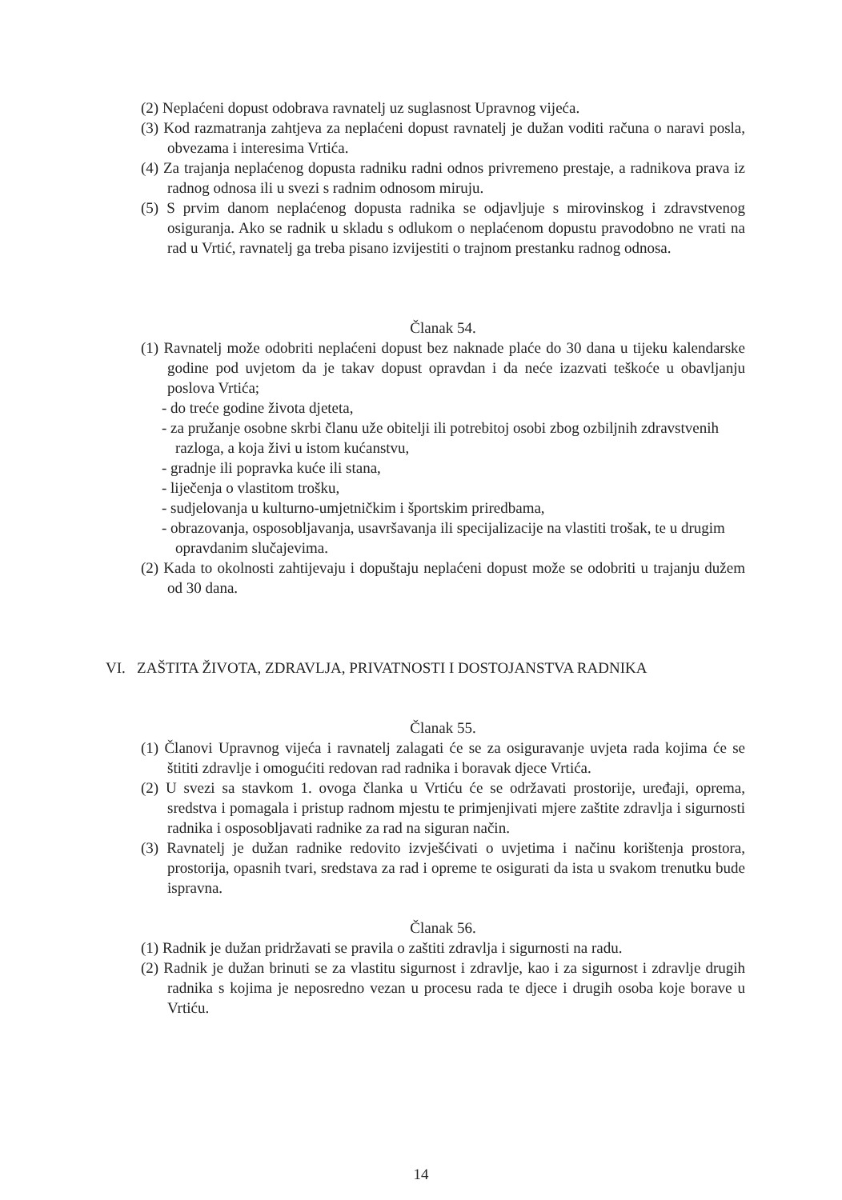(2) Neplaćeni dopust odobrava ravnatelj uz suglasnost Upravnog vijeća.
(3) Kod razmatranja zahtjeva za neplaćeni dopust ravnatelj je dužan voditi računa o naravi posla, obvezama i interesima Vrtića.
(4) Za trajanja neplaćenog dopusta radniku radni odnos privremeno prestaje, a radnikova prava iz radnog odnosa ili u svezi s radnim odnosom miruju.
(5) S prvim danom neplaćenog dopusta radnika se odjavljuje s mirovinskog i zdravstvenog osiguranja. Ako se radnik u skladu s odlukom o neplaćenom dopustu pravodobno ne vrati na rad u Vrtić, ravnatelj ga treba pisano izvijestiti o trajnom prestanku radnog odnosa.
Članak 54.
(1) Ravnatelj može odobriti neplaćeni dopust bez naknade plaće do 30 dana u tijeku kalendarske godine pod uvjetom da je takav dopust opravdan i da neće izazvati teškoće u obavljanju poslova Vrtića;
- do treće godine života djeteta,
- za pružanje osobne skrbi članu uže obitelji ili potrebitoj osobi zbog ozbiljnih zdravstvenih razloga, a koja živi u istom kućanstvu,
- gradnje ili popravka kuće ili stana,
- liječenja o vlastitom trošku,
- sudjelovanja u kulturno-umjetničkim i športskim priredbama,
- obrazovanja, osposobljavanja, usavršavanja ili specijalizacije na vlastiti trošak, te u drugim opravdanim slučajevima.
(2) Kada to okolnosti zahtijevaju i dopuštaju neplaćeni dopust može se odobriti u trajanju dužem od 30 dana.
VI. ZAŠTITA ŽIVOTA, ZDRAVLJA, PRIVATNOSTI I DOSTOJANSTVA RADNIKA
Članak 55.
(1) Članovi Upravnog vijeća i ravnatelj zalagati će se za osiguravanje uvjeta rada kojima će se štititi zdravlje i omogućiti redovan rad radnika i boravak djece Vrtića.
(2) U svezi sa stavkom 1. ovoga članka u Vrtiću će se održavati prostorije, uređaji, oprema, sredstva i pomagala i pristup radnom mjestu te primjenjivati mjere zaštite zdravlja i sigurnosti radnika i osposobljavati radnike za rad na siguran način.
(3) Ravnatelj je dužan radnike redovito izvješćivati o uvjetima i načinu korištenja prostora, prostorija, opasnih tvari, sredstava za rad i opreme te osigurati da ista u svakom trenutku bude ispravna.
Članak 56.
(1) Radnik je dužan pridržavati se pravila o zaštiti zdravlja i sigurnosti na radu.
(2) Radnik je dužan brinuti se za vlastitu sigurnost i zdravlje, kao i za sigurnost i zdravlje drugih radnika s kojima je neposredno vezan u procesu rada te djece i drugih osoba koje borave u Vrtiću.
14